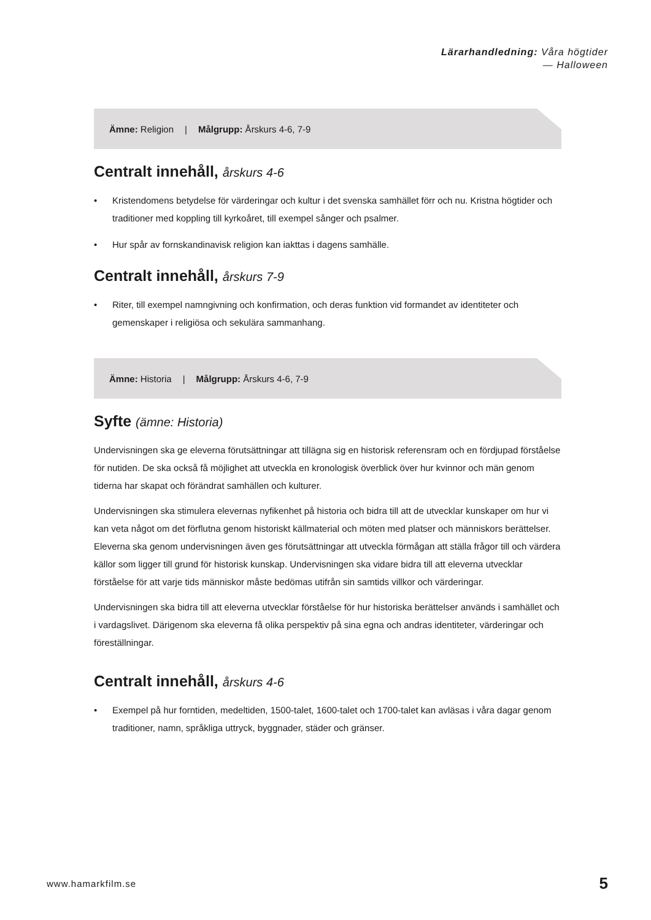Lärarhandledning: Våra högtider
— Halloween
Ämne: Religion | Målgrupp: Årskurs 4-6, 7-9
Centralt innehåll, årskurs 4-6
• Kristendomens betydelse för värderingar och kultur i det svenska samhället förr och nu. Kristna högtider och traditioner med koppling till kyrkoåret, till exempel sånger och psalmer.
• Hur spår av fornskandinavisk religion kan iakttas i dagens samhälle.
Centralt innehåll, årskurs 7-9
• Riter, till exempel namngivning och konfirmation, och deras funktion vid formandet av identiteter och gemenskaper i religiösa och sekulära sammanhang.
Ämne: Historia | Målgrupp: Årskurs 4-6, 7-9
Syfte (ämne: Historia)
Undervisningen ska ge eleverna förutsättningar att tillägna sig en historisk referensram och en fördjupad förståelse för nutiden. De ska också få möjlighet att utveckla en kronologisk överblick över hur kvinnor och män genom tiderna har skapat och förändrat samhällen och kulturer.
Undervisningen ska stimulera elevernas nyfikenhet på historia och bidra till att de utvecklar kunskaper om hur vi kan veta något om det förflutna genom historiskt källmaterial och möten med platser och människors berättelser. Eleverna ska genom undervisningen även ges förutsättningar att utveckla förmågan att ställa frågor till och värdera källor som ligger till grund för historisk kunskap. Undervisningen ska vidare bidra till att eleverna utvecklar förståelse för att varje tids människor måste bedömas utifrån sin samtids villkor och värderingar.
Undervisningen ska bidra till att eleverna utvecklar förståelse för hur historiska berättelser används i samhället och i vardagslivet. Därigenom ska eleverna få olika perspektiv på sina egna och andras identiteter, värderingar och föreställningar.
Centralt innehåll, årskurs 4-6
• Exempel på hur forntiden, medeltiden, 1500-talet, 1600-talet och 1700-talet kan avläsas i våra dagar genom traditioner, namn, språkliga uttryck, byggnader, städer och gränser.
www.hamarkfilm.se 5